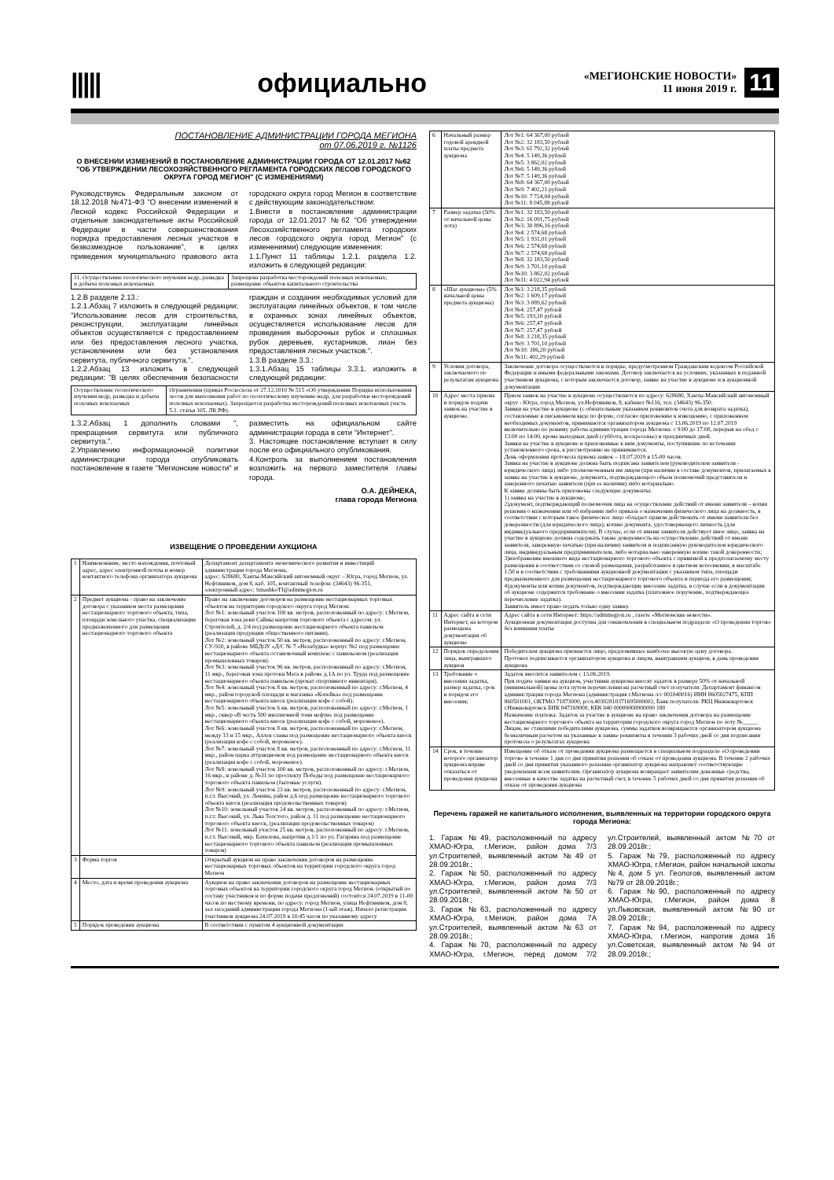||||| официально «МЕГИОНСКИЕ НОВОСТИ»
11 июня 2019 г. 11
ПОСТАНОВЛЕНИЕ АДМИНИСТРАЦИИ ГОРОДА МЕГИОНА
от 07.06.2019 г. №1126
О ВНЕСЕНИИ ИЗМЕНЕНИЙ В ПОСТАНОВЛЕНИЕ АДМИНИСТРАЦИИ ГОРОДА ОТ 12.01.2017 №62 "ОБ УТВЕРЖДЕНИИ ЛЕСОХОЗЯЙСТВЕННОГО РЕГЛАМЕНТА ГОРОДСКИХ ЛЕСОВ ГОРОДСКОГО ОКРУГА ГОРОД МЕГИОН" (С ИЗМЕНЕНИЯМИ)
Руководствуясь Федеральным законом от 18.12.2018 №471-ФЗ "О внесении изменений в Лесной кодекс Российской Федерации и отдельные законодательные акты Российской Федерации в части совершенствования порядка предоставления лесных участков в безвозмездное пользование", в целях приведения муниципального правового акта городского округа город Мегион в соответствие с действующим законодательством:
1.Внести в постановление администрации города от 12.01.2017 №62 "Об утверждении Лесохозяйственного регламента городских лесов городского округа город Мегион" (с изменениями) следующие изменения:
1.1.Пункт 11 таблицы 1.2.1. раздела 1.2. изложить в следующей редакции:
| 11. Осуществление геологического изучения недр, разведка и добыча полезных ископаемых | Запрещена разработка месторождений полезных ископаемых; размещение объектов капитального строительства |
1.2.В разделе 2.13.:
1.2.1.Абзац 7 изложить в следующей редакции: "Использование лесов для строительства, реконструкции, эксплуатации линейных объектов осуществляется с предоставлением или без предоставления лесного участка, установлением или без установления сервитута, публичного сервитута.".
1.2.2.Абзац 13 изложить в следующей редакции: "В целях обеспечения безопасности граждан и создания необходимых условий для эксплуатации линейных объектов, в том числе в охранных зонах линейных объектов, осуществляется использование лесов для проведения выборочных рубок и сплошных рубок деревьев, кустарников, лиан без предоставления лесных участков.".
1.3.В разделе 3.3.:
1.3.1.Абзац 15 таблицы 3.3.1. изложить в следующей редакции:
| Осуществление геологического изучения недр, разведка и добыча полезных ископаемых | Ограничения (приказ Рослесхоза от 27.12.1010 № 515 «Об утверждении Порядка использования лесов для выполнения работ по геологическому изучению недр, для разработки месторождений полезных ископаемых). Запрещается разработка месторождений полезных ископаемых (часть 5.1. статья 105. ЛК РФ). |
1.3.2.Абзац 1 дополнить словами ", прекращения сервитута или публичного сервитута.".
2.Управлению информационной политики администрации города опубликовать постановление в газете "Мегионские новости" и разместить на официальном сайте администрации города в сети "Интернет".
3. Настоящее постановление вступает в силу после его официального опубликования.
4.Контроль за выполнением постановления возложить на первого заместителя главы города.
О.А. ДЕЙНЕКА,
глава города Мегиона
ИЗВЕЩЕНИЕ О ПРОВЕДЕНИИ АУКЦИОНА
| 1 | Наименование, место нахождения, почтовый адрес, адрес электронной почты и номер контактного телефона организатора аукциона | Департамент департамента экономического развития и инвестиций администрации города Мегиона, адрес: 628680, Ханты-Мансийский автономный округ – Югра, город Мегион, ул. Нефтяников, дом 8, каб. 105, контактный телефон: (34643) 96-351, электронный адрес: SmashkoTI@admmegion.ru |
| 2 | Предмет аукциона - право на заключение договора с указанием места размещения нестационарного торгового объекта, типа, площади земельного участка, специализации предназначенного для размещения нестационарного торгового объекта | Право на заключение договоров на размещение нестационарных торговых объектов на территории городского округа город Мегион: Лот №1: земельный участок 100 кв. метров, расположенный по адресу: г.Мегион, береговая зона реки Саймы напротив торгового объекта с адресом: ул. Строителей, д. 2/4 под размещение нестационарного объекта павильон (реализация продукции общественного питания). Лот №2: земельный участок 50 кв. метров, расположенный по адресу: г.Мегион, СУ-920, в районе МБДОУ «Д/С № 7 «Незабудка» корпус №2 под размещение нестационарного объекта остановочный комплекс с павильоном (реализация промышленных товаров). Лот №3: земельный участок 96 кв. метров, расположенный по адресу: г.Мегион, 11 мкр., береговая зона протоки Мега в районе д.1А по ул. Труда под размещение нестационарного объекта павильон (прокат спортивного инвентаря). Лот №4: земельный участок 8 кв. метров, расположенный по адресу: г.Мегион, 4 мкр., район городской площади и магазина «Копейка» под размещение нестационарного объекта киоск (реализация кофе с собой). Лот №5: земельный участок 6 кв. метров, расположенный по адресу: г.Мегион, 1 мкр., сквер «В честь 500 миллионной тонн нефти» под размещение нестационарного объекта киоск (реализация кофе с собой, мороженое). Лот №6: земельный участок 8 кв. метров, расположенный по адресу: г.Мегион, между 13 и 15 мкр., Аллея славы под размещение нестационарного объекта киоск (реализация кофе с собой, мороженое). Лот №7: земельный участок 8 кв. метров, расположенный по адресу: г.Мегион, 11 мкр., район парка аттракционов под размещение нестационарного объекта киоск (реализация кофе с собой, мороженое). Лот №8: земельный участок 100 кв. метров, расположенный по адресу: г.Мегион, 16 мкр., в районе д. №31 по проспекту Победы под размещение нестационарного торгового объекта павильон (бытовые услуги). Лот №9: земельный участок 23 кв. метров, расположенный по адресу: г.Мегион, п.г.т. Высокий, ул. Ленина, район д.6 под размещение нестационарного торгового объекта киоск (реализация продовольственных товаров) Лот №10: земельный участок 24 кв. метров, расположенный по адресу: г.Мегион, п.г.т. Высокий, ул. Льва Толстого, район д. 11 под размещение нестационарного торгового объекта киоск, (реализация продовольственных товаров) Лот №11: земельный участок 25 кв. метров, расположенный по адресу: г.Мегион, п.г.т. Высокий, мкр. Бахилова, напротив д.1/1 по ул. Гагарина под размещение нестационарного торгового объекта павильон (реализация промышленных товаров) |
| 3 | Форма торгов | Открытый аукцион на право заключения договоров на размещение нестационарных торговых объектов на территории городского округа город Мегион |
| 4 | Место, дата и время проведения аукциона | Аукцион на право заключения договоров на размещение нестационарных торговых объектов на территории городского округа город Мегион. (открытый по составу участников и по форме подачи предложений) состоится 24.07.2019 в 11-00 часов по местному времени, по адресу: город Мегион, улица Нефтяников, дом 8, зал заседаний администрации города Мегиона (1-ый этаж). Начало регистрации участников аукциона 24.07.2019 в 10:45 часов по указанному адресу |
| 5 | Порядок проведения аукциона | В соответствии с пунктом 4 аукционной документации |
| 6 | Начальный размер годовой арендной платы предмета аукциона | Лот №1: 64 367,00 рублей Лот №2: 32 183,50 рублей Лот №3: 61 792,32 рублей Лот №4: 5 149,36 рублей Лот №5: 3 862,02 рублей Лот №6: 5 149,36 рублей Лот №7: 5 149,36 рублей Лот №8: 64 367,00 рублей Лот №9: 7 402,21 рублей Лот №10: 7 724,04 рублей Лот №11: 8 045,88 рублей |
| 7 | Размер задатка (50% от начальной цены лота) | Лот №1: 32 183,50 рублей Лот №2: 16 091,75 рублей Лот №3: 30 896,16 рублей Лот №4: 2 574,68 рублей Лот №5: 1 931,01 рублей Лот №6: 2 574,68 рублей Лот №7: 2 574,68 рублей Лот №8: 32 183,50 рублей Лот №9: 3 701,10 рублей Лот №10: 3 862,02 рублей Лот №11: 4 022,94 рублей |
| 8 | «Шаг аукциона» (5% начальной цены предмета аукциона) | Лот №1: 3 218,35 рублей Лот №2: 1 609,17 рублей Лот №3: 3 089,62 рублей Лот №4: 257,47 рублей Лот №5: 193,10 рублей Лот №6: 257,47 рублей Лот №7: 257,47 рублей Лот №8: 3 218,35 рублей Лот №9: 3 701,10 рублей Лот №10: 386,20 рублей Лот №11: 402,29 рублей |
| 9 | Условия договора, заключаемого по результатам аукциона | Заключение договора осуществляется в порядке, предусмотренном Гражданским кодексом Российской Федерации и иными федеральными законами. Договор заключается на условиях, указанных в поданной участником аукциона, с которым заключается договор, заявке на участие в аукционе и в аукционной документации |
| 10 | Адрес места приема и порядок подачи заявок на участие в аукционе. | Прием заявок на участие в аукционе осуществляется по адресу: 628680, Ханты-Мансийский автономный округ - Югра, город Мегион, ул.Нефтяников, 8, кабинет №116, тел: (34643) 96-350. Заявки на участие в аукционе (с обязательным указанием реквизитов счета для возврата задатка), составленные в письменном виде по форме, согласно приложению к извещению, с приложением необходимых документов, принимаются организатором аукциона с 13.06.2019 по 12.07.2019 включительно по режиму работы администрации города Мегиона: с 9:00 до 17:00, перерыв на обед с 13:00 по 14:00, кроме выходных дней (суббота, воскресенье) и праздничных дней. Заявки на участие в аукционе и приложенные к ним документы, поступившие по истечении установленного срока, к рассмотрению не принимаются. День оформления протокола приема заявок – 18.07.2019 в 15-00 часов. Заявка на участие в аукционе должна быть подписана заявителем (руководителем заявителя - юридического лица) либо уполномоченным им лицом (при наличии в составе документов, прилагаемых к заявке на участие в аукционе, документа, подтверждающего объем полномочий представителя и заверенного печатью заявителя (при ее наличии) либо нотариально. К заявке должны быть приложены следующие документы: 1) заявка на участие в аукционе; 2)документ, подтверждающий полномочия лица на осуществление действий от имени заявителя – копия решения о назначении или об избрании либо приказа о назначении физического лица на должность, в соответствии с которым такое физическое лицо обладает правом действовать от имени заявителя без доверенности (для юридического лица); копию документа, удостоверяющего личность (для индивидуального предпринимателя). В случае, если от имени заявителя действует иное лицо, заявка на участие в аукционе должна содержать также доверенность на осуществление действий от имени заявителя, заверенную печатью (при наличии) заявителя и подписанную руководителем юридического лица, индивидуальным предпринимателем, либо нотариально заверенную копию такой доверенности; 3)изображение внешнего вида нестационарного торгового объекта с привязкой к предполагаемому месту размещения в соответствии со схемой размещения, разработанное в цветном исполнении, в масштабе 1:50 и в соответствии с требованиями аукционной документации с указанием типа, площади предназначенного для размещения нестационарного торгового объекта и периода его размещения; 4)документы или копии документов, подтверждающие внесение задатка, в случае если в документации об аукционе содержится требование о внесении задатка (платежное поручение, подтверждающее перечисление задатка). Заявитель имеет право подать только одну заявку. |
| 11 | Адрес сайта в сети Интернет, на котором размещена документация об аукционе | Адрес сайта в сети Интернет: https://admmegion.ru , газете «Мегионские новости». Аукционная документация доступна для ознакомления в специальном подразделе «О проведении торгов» без взимания платы |
| 12 | Порядок определения лица, выигравшего аукцион | Победителем аукциона признается лицо, предложившее наиболее высокую цену договора. Протокол подписывается организатором аукциона и лицом, выигравшим аукцион, в день проведения аукциона |
| 13 | Требование о внесении задатка, размер задатка, срок и порядок его внесения; | Задаток вносится заявителем с 13.06.2019. При подаче заявки на аукцион, участники аукциона вносят задаток в размере 50% от начальной (минимальной) цены лота путем перечисления на расчетный счет получателя: Департамент финансов администрации города Мегиона (администрация г.Мегиона л/с 001040016) ИНН 8605027475, КПП 860501001, ОКТМО 71873000, р/сч.40302810371695000002, Банк получателя: РКЦ Нижневартовск г.Нижневартовск БИК 047169000, КБК 040 00000000000000 180 Назначение платежа: Задаток за участие в аукционе на право заключения договора на размещение нестационарного торгового объекта на территории городского округа город Мегион по лоту №_____ Лицам, не ставшими победителями аукциона, суммы задатков возвращаются организатором аукциона безналичным расчетом на указанные в заявке реквизиты в течении 3 рабочих дней со дня подписания протокола о результатах аукциона |
| 14 | Срок, в течение которого организатор аукциона вправе отказаться от проведения аукциона | Извещение об отказе от проведения аукциона размещается в специальном подразделе «О проведении торгов» в течение 1 дня со дня принятия решения об отказе от проведения аукциона. В течение 2 рабочих дней со дня принятия указанного решения организатор аукциона направляет соответствующие уведомления всем заявителям. Организатор аукциона возвращает заявителям денежные средства, внесенные в качестве задатка на расчетный счет, в течение 5 рабочих дней со дня принятия решения об отказе от проведения аукциона |
Перечень гаражей не капитального исполнения, выявленных на территории городского округа города Мегиона:
1. Гараж №49, расположенный по адресу ХМАО-Югра, г.Мегион, район дома 7/3 ул.Строителей, выявленный актом №49 от 28.09.2018г.;
2. Гараж №50, расположенный по адресу ХМАО-Югра, г.Мегион, район дома 7/3 ул.Строителей, выявленный актом №50 от 28.09.2018г.;
3. Гараж №63, расположенный по адресу ХМАО-Югра, г.Мегион, район дома 7А ул.Строителей, выявленный актом №63 от 28.09.2018г.;
4. Гараж №70, расположенный по адресу ХМАО-Югра, г.Мегион, перед домом 7/2 ул.Строителей, выявленный актом №70 от 28.09.2018г.;
5. Гараж №79, расположенный по адресу ХМАО-Югра, г.Мегион, район начальной школы №4, дом 5 ул. Геологов, выявленный актом №79 от 28.09.2018г.;
6. Гараж №90, расположенный по адресу ХМАО-Югра, г.Мегион, район дома 8 ул.Львовская, выявленный актом №90 от 28.09.2018г.;
7. Гараж №94, расположенный по адресу ХМАО-Югра, г.Мегион, напротив дома 16 ул.Советская, выявленный актом №94 от 28.09.2018г.;